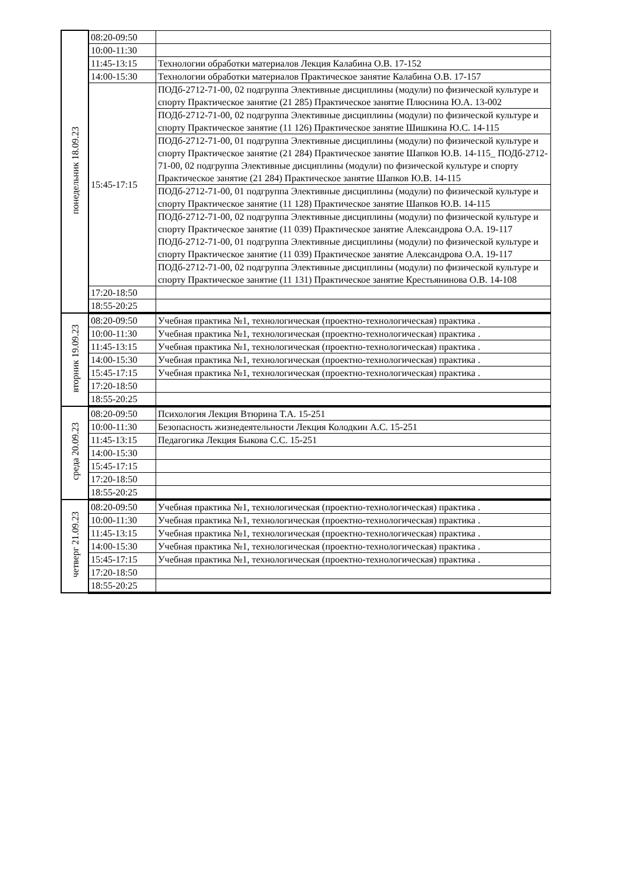| понедельник 18.09.23 | 08:20-09:50 | |
| | 10:00-11:30 | |
| | 11:45-13:15 | Технологии обработки материалов Лекция Калабина О.В. 17-152 |
| | 14:00-15:30 | Технологии обработки материалов Практическое занятие Калабина О.В. 17-157 |
| | 15:45-17:15 | ПОДб-2712-71-00, 02 подгруппа Элективные дисциплины (модули) по физической культуре и спорту Практическое занятие (21 285) Практическое занятие Плюснина Ю.А. 13-002 |
| | | ПОДб-2712-71-00, 02 подгруппа Элективные дисциплины (модули) по физической культуре и спорту Практическое занятие (11 126) Практическое занятие Шишкина Ю.С. 14-115 |
| | | ПОДб-2712-71-00, 01 подгруппа Элективные дисциплины (модули) по физической культуре и спорту Практическое занятие (21 284) Практическое занятие Шапков Ю.В. 14-115_ ПОДб-2712-71-00, 02 подгруппа Элективные дисциплины (модули) по физической культуре и спорту Практическое занятие (21 284) Практическое занятие Шапков Ю.В. 14-115 |
| | | ПОДб-2712-71-00, 01 подгруппа Элективные дисциплины (модули) по физической культуре и спорту Практическое занятие (11 128) Практическое занятие Шапков Ю.В. 14-115 |
| | | ПОДб-2712-71-00, 02 подгруппа Элективные дисциплины (модули) по физической культуре и спорту Практическое занятие (11 039) Практическое занятие Александрова О.А. 19-117 ПОДб-2712-71-00, 01 подгруппа Элективные дисциплины (модули) по физической культуре и спорту Практическое занятие (11 039) Практическое занятие Александрова О.А. 19-117 |
| | | ПОДб-2712-71-00, 02 подгруппа Элективные дисциплины (модули) по физической культуре и спорту Практическое занятие (11 131) Практическое занятие Крестьянинова О.В. 14-108 |
| | 17:20-18:50 | |
| | 18:55-20:25 | |
| вторник 19.09.23 | 08:20-09:50 | Учебная практика №1, технологическая (проектно-технологическая) практика . |
| | 10:00-11:30 | Учебная практика №1, технологическая (проектно-технологическая) практика . |
| | 11:45-13:15 | Учебная практика №1, технологическая (проектно-технологическая) практика . |
| | 14:00-15:30 | Учебная практика №1, технологическая (проектно-технологическая) практика . |
| | 15:45-17:15 | Учебная практика №1, технологическая (проектно-технологическая) практика . |
| | 17:20-18:50 | |
| | 18:55-20:25 | |
| среда 20.09.23 | 08:20-09:50 | Психология Лекция Втюрина Т.А. 15-251 |
| | 10:00-11:30 | Безопасность жизнедеятельности Лекция Колодкин А.С. 15-251 |
| | 11:45-13:15 | Педагогика Лекция Быкова С.С. 15-251 |
| | 14:00-15:30 | |
| | 15:45-17:15 | |
| | 17:20-18:50 | |
| | 18:55-20:25 | |
| четверг 21.09.23 | 08:20-09:50 | Учебная практика №1, технологическая (проектно-технологическая) практика . |
| | 10:00-11:30 | Учебная практика №1, технологическая (проектно-технологическая) практика . |
| | 11:45-13:15 | Учебная практика №1, технологическая (проектно-технологическая) практика . |
| | 14:00-15:30 | Учебная практика №1, технологическая (проектно-технологическая) практика . |
| | 15:45-17:15 | Учебная практика №1, технологическая (проектно-технологическая) практика . |
| | 17:20-18:50 | |
| | 18:55-20:25 | |